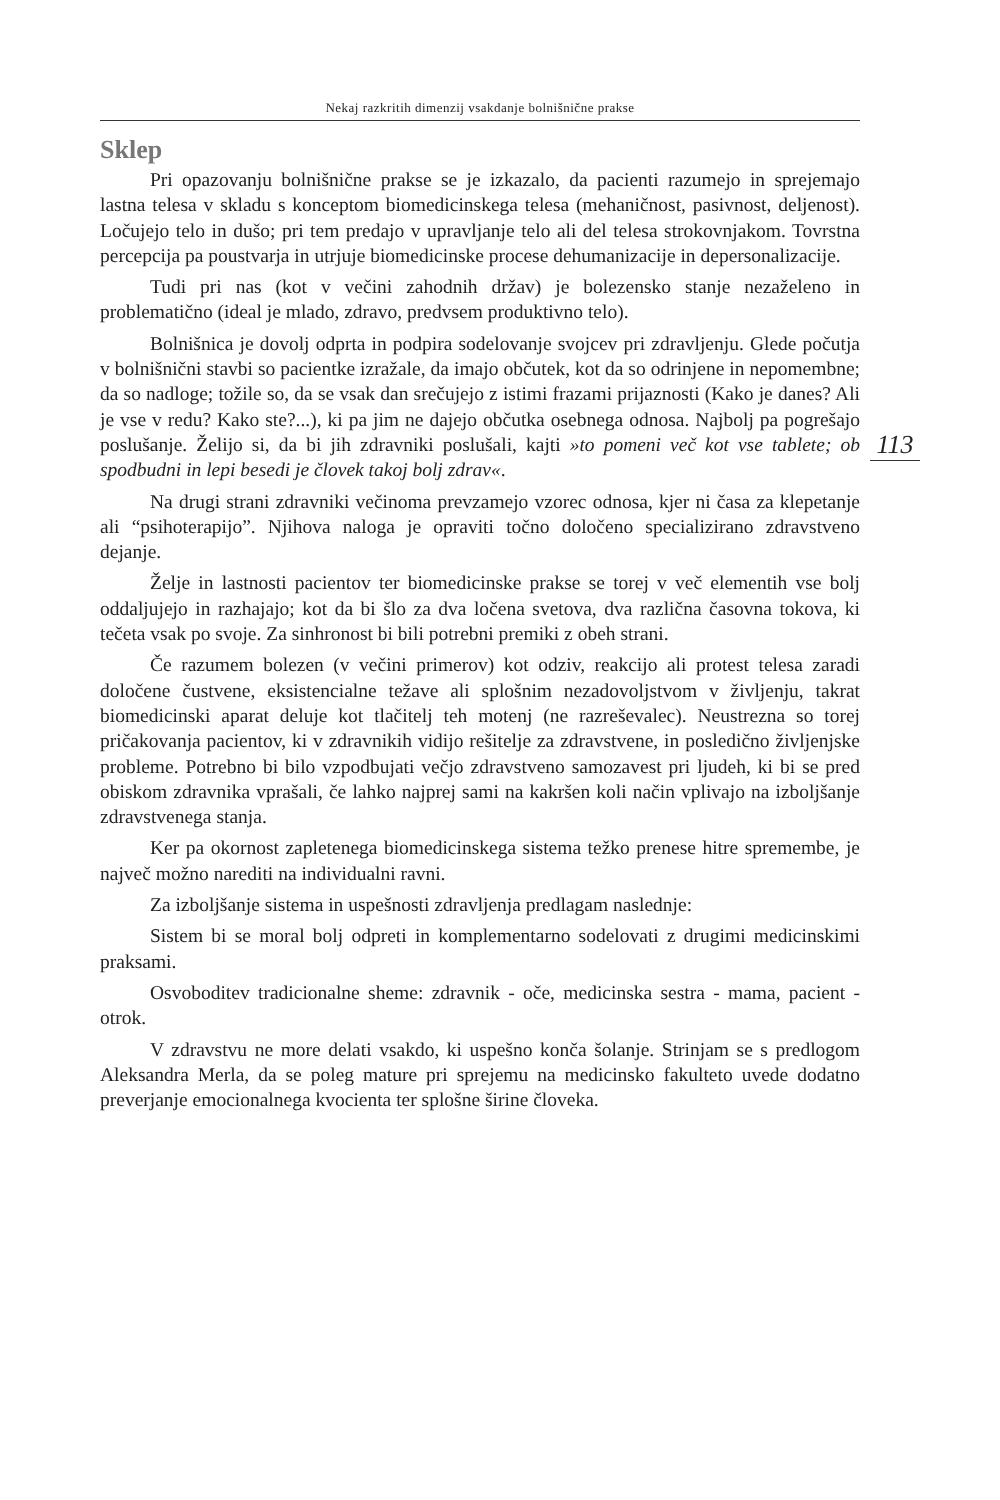113
Nekaj razkritih dimenzij vsakdanje bolnišnične prakse
Sklep
Pri opazovanju bolnišnične prakse se je izkazalo, da pacienti razumejo in sprejemajo lastna telesa v skladu s konceptom biomedicinskega telesa (mehaničnost, pasivnost, deljenost). Ločujejo telo in dušo; pri tem predajo v upravljanje telo ali del telesa strokovnjakom. Tovrstna percepcija pa poustvarja in utrjuje biomedicinske procese dehumanizacije in depersonalizacije.
Tudi pri nas (kot v večini zahodnih držav) je bolezensko stanje nezaželeno in problematično (ideal je mlado, zdravo, predvsem produktivno telo).
Bolnišnica je dovolj odprta in podpira sodelovanje svojcev pri zdravljenju. Glede počutja v bolnišnični stavbi so pacientke izražale, da imajo občutek, kot da so odrinjene in nepomembne; da so nadloge; tožile so, da se vsak dan srečujejo z istimi frazami prijaznosti (Kako je danes? Ali je vse v redu? Kako ste?...), ki pa jim ne dajejo občutka osebnega odnosa. Najbolj pa pogrešajo poslušanje. Želijo si, da bi jih zdravniki poslušali, kajti »to pomeni več kot vse tablete; ob spodbudni in lepi besedi je človek takoj bolj zdrav«.
Na drugi strani zdravniki večinoma prevzamejo vzorec odnosa, kjer ni časa za klepetanje ali “psihoterapijo”. Njihova naloga je opraviti točno določeno specializirano zdravstveno dejanje.
Želje in lastnosti pacientov ter biomedicinske prakse se torej v več elementih vse bolj oddaljujejo in razhajajo; kot da bi šlo za dva ločena svetova, dva različna časovna tokova, ki tečeta vsak po svoje. Za sinhronost bi bili potrebni premiki z obeh strani.
Če razumem bolezen (v večini primerov) kot odziv, reakcijo ali protest telesa zaradi določene čustvene, eksistencialne težave ali splošnim nezadovoljstvom v življenju, takrat biomedicinski aparat deluje kot tlačitelj teh motenj (ne razreševalec). Neustrezna so torej pričakovanja pacientov, ki v zdravnikih vidijo rešitelje za zdravstvene, in posledično življenjske probleme. Potrebno bi bilo vzpodbujati večjo zdravstveno samozavest pri ljudeh, ki bi se pred obiskom zdravnika vprašali, če lahko najprej sami na kakršen koli način vplivajo na izboljšanje zdravstvenega stanja.
Ker pa okornost zapletenega biomedicinskega sistema težko prenese hitre spremembe, je največ možno narediti na individualni ravni.
Za izboljšanje sistema in uspešnosti zdravljenja predlagam naslednje:
Sistem bi se moral bolj odpreti in komplementarno sodelovati z drugimi medicinskimi praksami.
Osvoboditev tradicionalne sheme: zdravnik - oče, medicinska sestra - mama, pacient - otrok.
V zdravstvu ne more delati vsakdo, ki uspešno konča šolanje. Strinjam se s predlogom Aleksandra Merla, da se poleg mature pri sprejemu na medicinsko fakulteto uvede dodatno preverjanje emocionalnega kvocienta ter splošne širine človeka.